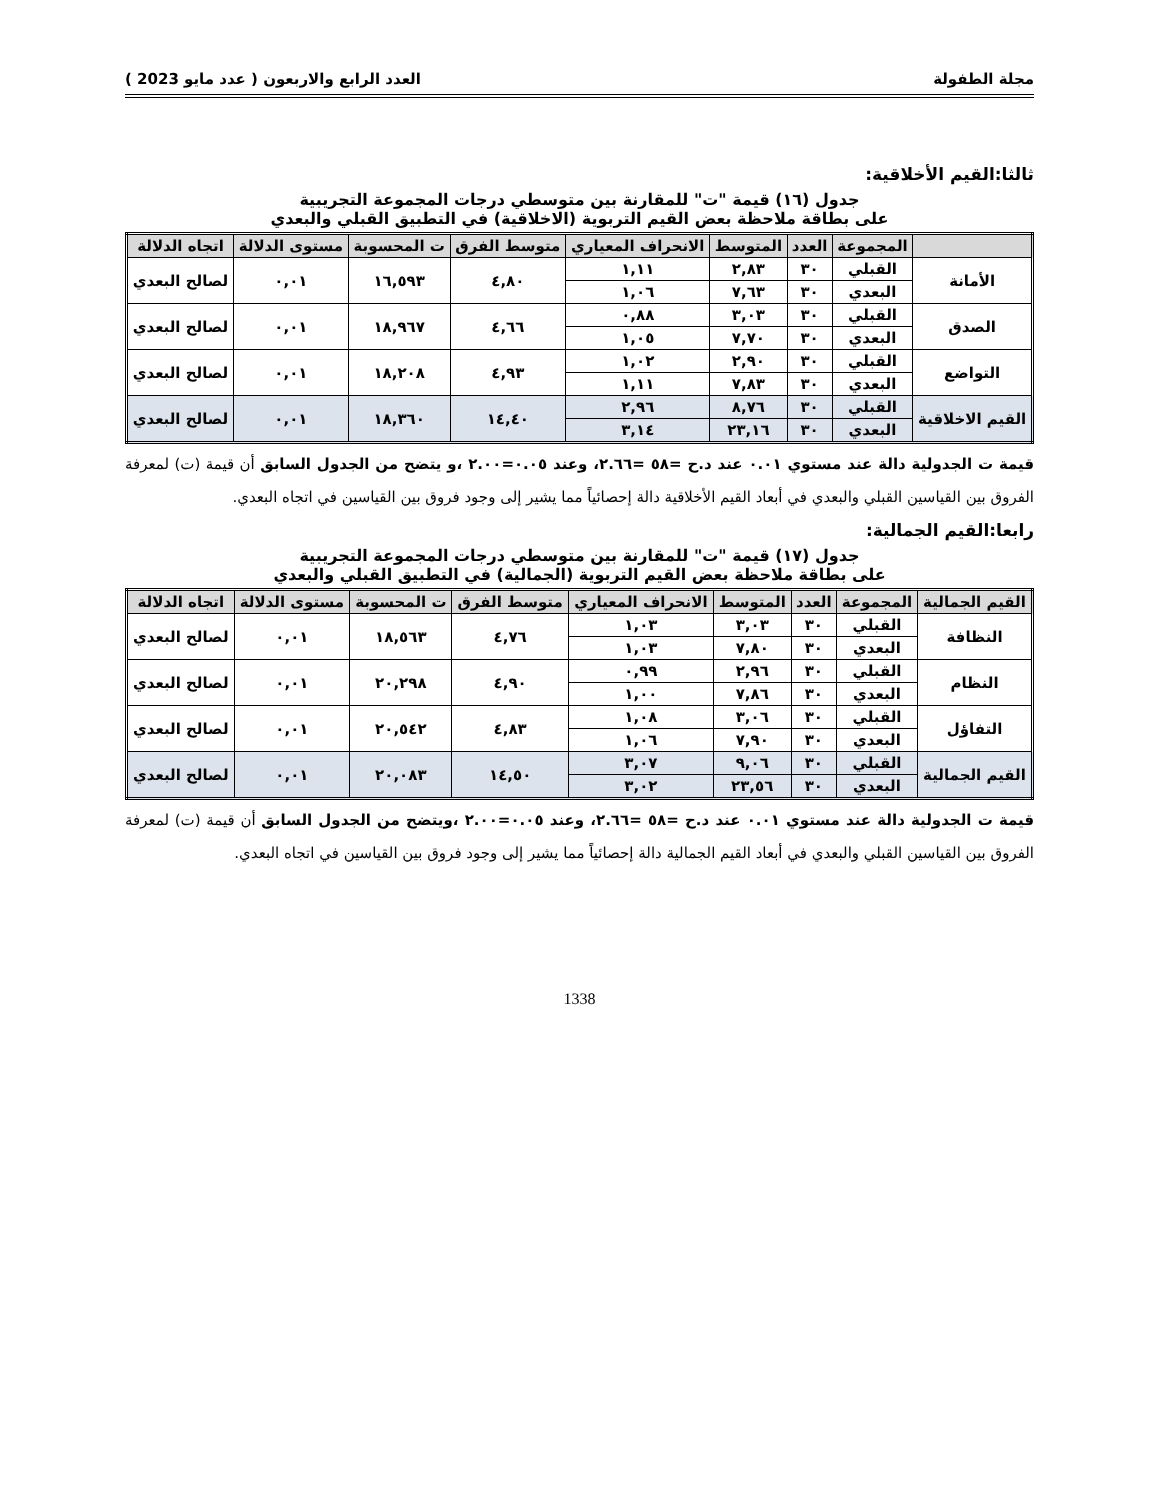مجلة الطفولة العدد الرابع والاربعون ( عدد مايو 2023 )
ثالثا:القيم الأخلاقية:
جدول (١٦) قيمة "ت" للمقارنة بين متوسطي درجات المجموعة التجريبية
على بطاقة ملاحظة بعض القيم التربوية (الاخلاقية) في التطبيق القبلي والبعدي
| | المجموعة | العدد | المتوسط | الانحراف المعياري | متوسط الفرق | ت المحسوبة | مستوى الدلالة | اتجاه الدلالة |
| --- | --- | --- | --- | --- | --- | --- | --- | --- |
| الأمانة | القبلي | ٣٠ | ٢,٨٣ | ١,١١ | ٤,٨٠ | ١٦,٥٩٣ | ٠,٠١ | لصالح البعدي |
| | البعدي | ٣٠ | ٧,٦٣ | ١,٠٦ | | | | |
| الصدق | القبلي | ٣٠ | ٣,٠٣ | ٠,٨٨ | ٤,٦٦ | ١٨,٩٦٧ | ٠,٠١ | لصالح البعدي |
| | البعدي | ٣٠ | ٧,٧٠ | ١,٠٥ | | | | |
| التواضع | القبلي | ٣٠ | ٢,٩٠ | ١,٠٢ | ٤,٩٣ | ١٨,٢٠٨ | ٠,٠١ | لصالح البعدي |
| | البعدي | ٣٠ | ٧,٨٣ | ١,١١ | | | | |
| القيم الاخلاقية | القبلي | ٣٠ | ٨,٧٦ | ٢,٩٦ | ١٤,٤٠ | ١٨,٣٦٠ | ٠,٠١ | لصالح البعدي |
| | البعدي | ٣٠ | ٢٣,١٦ | ٣,١٤ | | | | |
قيمة ت الجدولية دالة عند مستوي ٠.٠١ عند د.ح =٥٨ =٢.٦٦، وعند ٠.٠٥=٢.٠٠ ،و يتضح من الجدول السابق أن قيمة (ت) لمعرفة الفروق بين القياسين القبلي والبعدي في أبعاد القيم الأخلاقية دالة إحصائياً مما يشير إلى وجود فروق بين القياسين في اتجاه البعدي.
رابعا:القيم الجمالية:
جدول (١٧) قيمة "ت" للمقارنة بين متوسطي درجات المجموعة التجريبية
على بطاقة ملاحظة بعض القيم التربوية (الجمالية) في التطبيق القبلي والبعدي
| القيم الجمالية | المجموعة | العدد | المتوسط | الانحراف المعياري | متوسط الفرق | ت المحسوبة | مستوى الدلالة | اتجاه الدلالة |
| --- | --- | --- | --- | --- | --- | --- | --- | --- |
| النظافة | القبلي | ٣٠ | ٣,٠٣ | ١,٠٣ | ٤,٧٦ | ١٨,٥٦٣ | ٠,٠١ | لصالح البعدي |
| | البعدي | ٣٠ | ٧,٨٠ | ١,٠٣ | | | | |
| النظام | القبلي | ٣٠ | ٢,٩٦ | ٠,٩٩ | ٤,٩٠ | ٢٠,٢٩٨ | ٠,٠١ | لصالح البعدي |
| | البعدي | ٣٠ | ٧,٨٦ | ١,٠٠ | | | | |
| التفاؤل | القبلي | ٣٠ | ٣,٠٦ | ١,٠٨ | ٤,٨٣ | ٢٠,٥٤٢ | ٠,٠١ | لصالح البعدي |
| | البعدي | ٣٠ | ٧,٩٠ | ١,٠٦ | | | | |
| القيم الجمالية | القبلي | ٣٠ | ٩,٠٦ | ٣,٠٧ | ١٤,٥٠ | ٢٠,٠٨٣ | ٠,٠١ | لصالح البعدي |
| | البعدي | ٣٠ | ٢٣,٥٦ | ٣,٠٢ | | | | |
قيمة ت الجدولية دالة عند مستوي ٠.٠١ عند د.ح =٥٨ =٢.٦٦، وعند ٠.٠٥=٢.٠٠ ،ويتضح من الجدول السابق أن قيمة (ت) لمعرفة الفروق بين القياسين القبلي والبعدي في أبعاد القيم الجمالية دالة إحصائياً مما يشير إلى وجود فروق بين القياسين في اتجاه البعدي.
1338